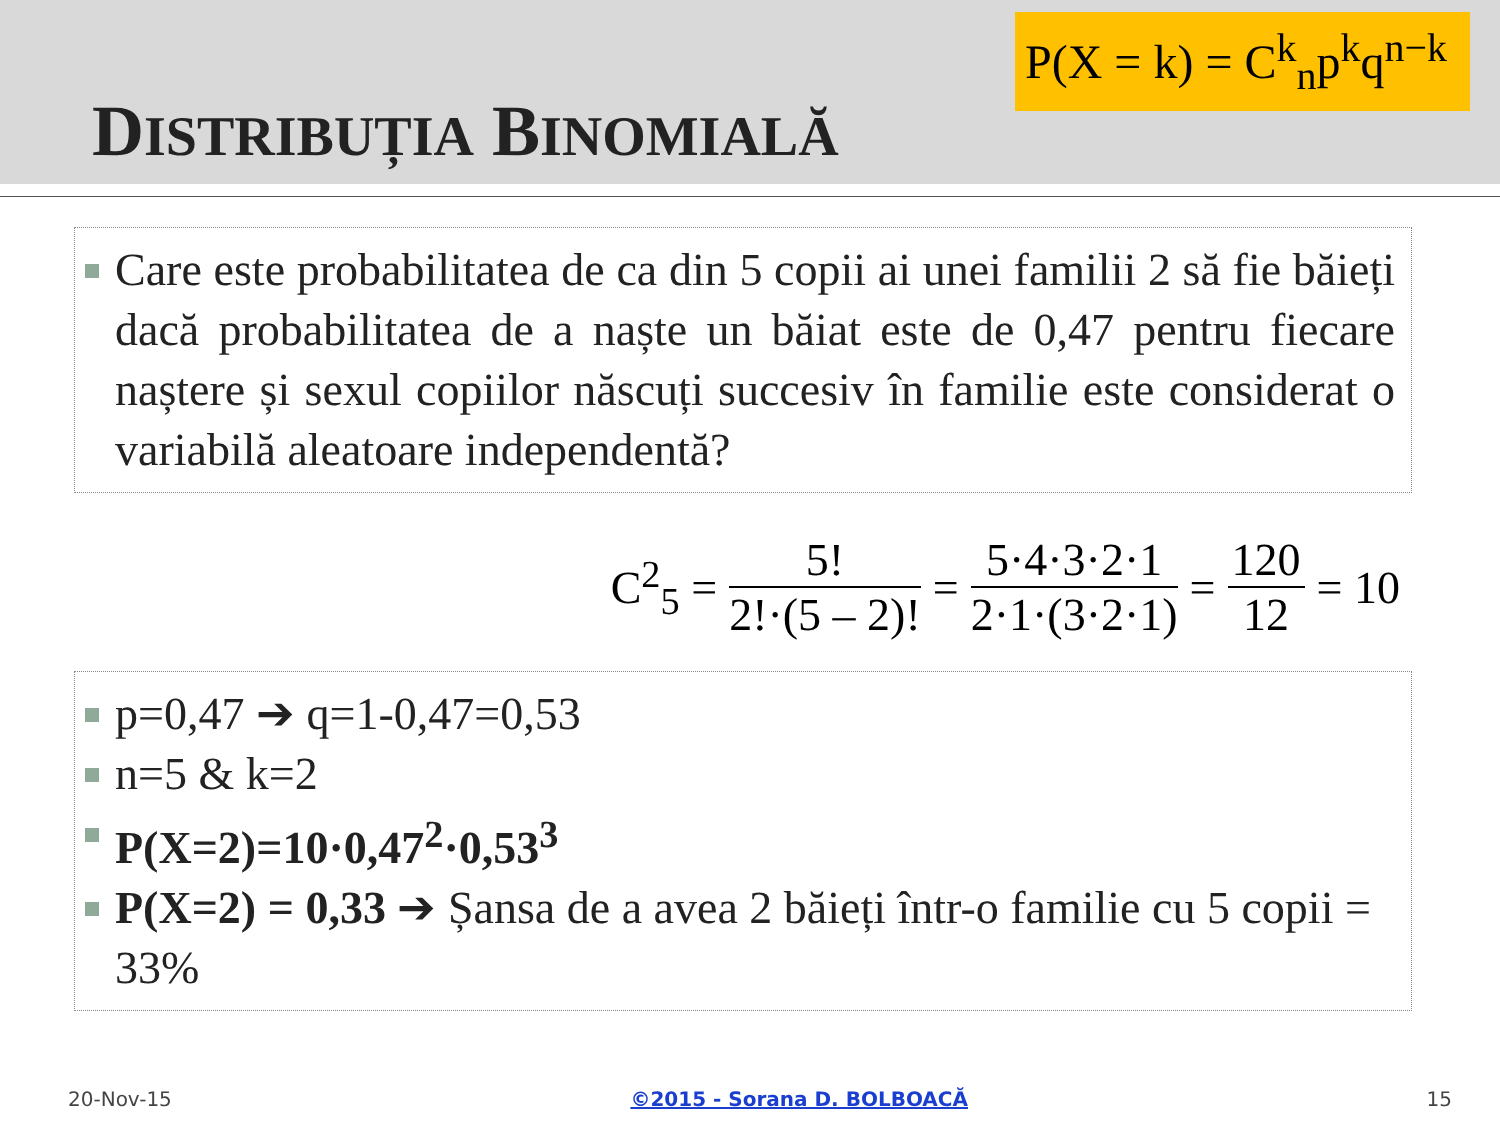DISTRIBUȚIA BINOMIALĂ
P(X = k) = C<sup>k</sup><sub>n</sub>p<sup>k</sup>q<sup>n−k</sup>
Care este probabilitatea de ca din 5 copii ai unei familii 2 să fie băieți dacă probabilitatea de a naște un băiat este de 0,47 pentru fiecare naștere și sexul copiilor născuți succesiv în familie este considerat o variabilă aleatoare independentă?
C<sup>2</sup><sub>5</sub> = 5! 2!·(5 – 2)! = 5·4·3·2·1 2·1·(3·2·1) = 120 12 = 10
p=0,47 ➔ q=1-0,47=0,53
n=5 & k=2
P(X=2)=10·0,47<sup>2</sup>·0,53<sup>3</sup>
P(X=2) = 0,33 ➔ Șansa de a avea 2 băieți într-o familie cu 5 copii = 33%
20-Nov-15 ©2015 - Sorana D. BOLBOACĂ 15